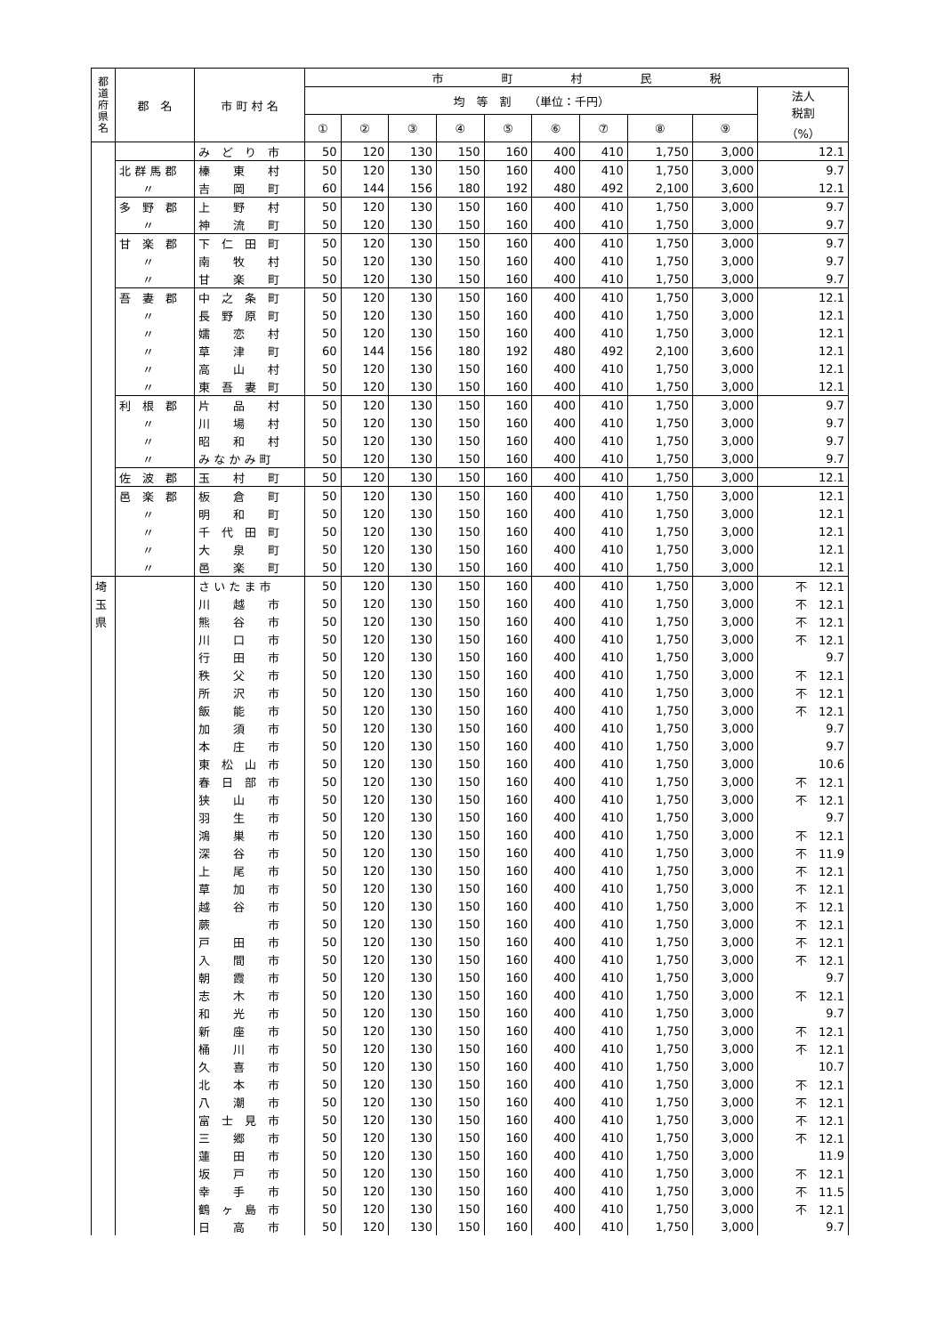| 都 道 府 県 名 | 郡 名 | 市 町 村 名 | 市 町 村 民 税 | | | | | | | | | |
| --- | --- | --- | --- | --- | --- | --- | --- | --- | --- | --- | --- | --- |
| | | | 均 等 割 （単位：千円） | | | | | | | | | 法人 税割 （%） |
| | | | ① | ② | ③ | ④ | ⑤ | ⑥ | ⑦ | ⑧ | ⑨ | |
| | | み ど り 市 | 50 | 120 | 130 | 150 | 160 | 400 | 410 | 1,750 | 3,000 | 12.1 |
| | 北 群 馬 郡 | 榛 東 村 | 50 | 120 | 130 | 150 | 160 | 400 | 410 | 1,750 | 3,000 | 9.7 |
| | 〃 | 吉 岡 町 | 60 | 144 | 156 | 180 | 192 | 480 | 492 | 2,100 | 3,600 | 12.1 |
| | 多 野 郡 | 上 野 村 | 50 | 120 | 130 | 150 | 160 | 400 | 410 | 1,750 | 3,000 | 9.7 |
| | 〃 | 神 流 町 | 50 | 120 | 130 | 150 | 160 | 400 | 410 | 1,750 | 3,000 | 9.7 |
| | 甘 楽 郡 | 下 仁 田 町 | 50 | 120 | 130 | 150 | 160 | 400 | 410 | 1,750 | 3,000 | 9.7 |
| | 〃 | 南 牧 村 | 50 | 120 | 130 | 150 | 160 | 400 | 410 | 1,750 | 3,000 | 9.7 |
| | 〃 | 甘 楽 町 | 50 | 120 | 130 | 150 | 160 | 400 | 410 | 1,750 | 3,000 | 9.7 |
| | 吾 妻 郡 | 中 之 条 町 | 50 | 120 | 130 | 150 | 160 | 400 | 410 | 1,750 | 3,000 | 12.1 |
| | 〃 | 長 野 原 町 | 50 | 120 | 130 | 150 | 160 | 400 | 410 | 1,750 | 3,000 | 12.1 |
| | 〃 | 嬬 恋 村 | 50 | 120 | 130 | 150 | 160 | 400 | 410 | 1,750 | 3,000 | 12.1 |
| | 〃 | 草 津 町 | 60 | 144 | 156 | 180 | 192 | 480 | 492 | 2,100 | 3,600 | 12.1 |
| | 〃 | 高 山 村 | 50 | 120 | 130 | 150 | 160 | 400 | 410 | 1,750 | 3,000 | 12.1 |
| | 〃 | 東 吾 妻 町 | 50 | 120 | 130 | 150 | 160 | 400 | 410 | 1,750 | 3,000 | 12.1 |
| | 利 根 郡 | 片 品 村 | 50 | 120 | 130 | 150 | 160 | 400 | 410 | 1,750 | 3,000 | 9.7 |
| | 〃 | 川 場 村 | 50 | 120 | 130 | 150 | 160 | 400 | 410 | 1,750 | 3,000 | 9.7 |
| | 〃 | 昭 和 村 | 50 | 120 | 130 | 150 | 160 | 400 | 410 | 1,750 | 3,000 | 9.7 |
| | 〃 | み な か み 町 | 50 | 120 | 130 | 150 | 160 | 400 | 410 | 1,750 | 3,000 | 9.7 |
| | 佐 波 郡 | 玉 村 町 | 50 | 120 | 130 | 150 | 160 | 400 | 410 | 1,750 | 3,000 | 12.1 |
| | 邑 楽 郡 | 板 倉 町 | 50 | 120 | 130 | 150 | 160 | 400 | 410 | 1,750 | 3,000 | 12.1 |
| | 〃 | 明 和 町 | 50 | 120 | 130 | 150 | 160 | 400 | 410 | 1,750 | 3,000 | 12.1 |
| | 〃 | 千 代 田 町 | 50 | 120 | 130 | 150 | 160 | 400 | 410 | 1,750 | 3,000 | 12.1 |
| | 〃 | 大 泉 町 | 50 | 120 | 130 | 150 | 160 | 400 | 410 | 1,750 | 3,000 | 12.1 |
| | 〃 | 邑 楽 町 | 50 | 120 | 130 | 150 | 160 | 400 | 410 | 1,750 | 3,000 | 12.1 |
| 埼 | | さ い た ま 市 | 50 | 120 | 130 | 150 | 160 | 400 | 410 | 1,750 | 3,000 | 不 12.1 |
| 玉 | | 川 越 市 | 50 | 120 | 130 | 150 | 160 | 400 | 410 | 1,750 | 3,000 | 不 12.1 |
| 県 | | 熊 谷 市 | 50 | 120 | 130 | 150 | 160 | 400 | 410 | 1,750 | 3,000 | 不 12.1 |
| | | 川 口 市 | 50 | 120 | 130 | 150 | 160 | 400 | 410 | 1,750 | 3,000 | 不 12.1 |
| | | 行 田 市 | 50 | 120 | 130 | 150 | 160 | 400 | 410 | 1,750 | 3,000 | 9.7 |
| | | 秩 父 市 | 50 | 120 | 130 | 150 | 160 | 400 | 410 | 1,750 | 3,000 | 不 12.1 |
| | | 所 沢 市 | 50 | 120 | 130 | 150 | 160 | 400 | 410 | 1,750 | 3,000 | 不 12.1 |
| | | 飯 能 市 | 50 | 120 | 130 | 150 | 160 | 400 | 410 | 1,750 | 3,000 | 不 12.1 |
| | | 加 須 市 | 50 | 120 | 130 | 150 | 160 | 400 | 410 | 1,750 | 3,000 | 9.7 |
| | | 本 庄 市 | 50 | 120 | 130 | 150 | 160 | 400 | 410 | 1,750 | 3,000 | 9.7 |
| | | 東 松 山 市 | 50 | 120 | 130 | 150 | 160 | 400 | 410 | 1,750 | 3,000 | 10.6 |
| | | 春 日 部 市 | 50 | 120 | 130 | 150 | 160 | 400 | 410 | 1,750 | 3,000 | 不 12.1 |
| | | 狭 山 市 | 50 | 120 | 130 | 150 | 160 | 400 | 410 | 1,750 | 3,000 | 不 12.1 |
| | | 羽 生 市 | 50 | 120 | 130 | 150 | 160 | 400 | 410 | 1,750 | 3,000 | 9.7 |
| | | 鴻 巣 市 | 50 | 120 | 130 | 150 | 160 | 400 | 410 | 1,750 | 3,000 | 不 12.1 |
| | | 深 谷 市 | 50 | 120 | 130 | 150 | 160 | 400 | 410 | 1,750 | 3,000 | 不 11.9 |
| | | 上 尾 市 | 50 | 120 | 130 | 150 | 160 | 400 | 410 | 1,750 | 3,000 | 不 12.1 |
| | | 草 加 市 | 50 | 120 | 130 | 150 | 160 | 400 | 410 | 1,750 | 3,000 | 不 12.1 |
| | | 越 谷 市 | 50 | 120 | 130 | 150 | 160 | 400 | 410 | 1,750 | 3,000 | 不 12.1 |
| | | 蕨 市 | 50 | 120 | 130 | 150 | 160 | 400 | 410 | 1,750 | 3,000 | 不 12.1 |
| | | 戸 田 市 | 50 | 120 | 130 | 150 | 160 | 400 | 410 | 1,750 | 3,000 | 不 12.1 |
| | | 入 間 市 | 50 | 120 | 130 | 150 | 160 | 400 | 410 | 1,750 | 3,000 | 不 12.1 |
| | | 朝 霞 市 | 50 | 120 | 130 | 150 | 160 | 400 | 410 | 1,750 | 3,000 | 9.7 |
| | | 志 木 市 | 50 | 120 | 130 | 150 | 160 | 400 | 410 | 1,750 | 3,000 | 不 12.1 |
| | | 和 光 市 | 50 | 120 | 130 | 150 | 160 | 400 | 410 | 1,750 | 3,000 | 9.7 |
| | | 新 座 市 | 50 | 120 | 130 | 150 | 160 | 400 | 410 | 1,750 | 3,000 | 不 12.1 |
| | | 桶 川 市 | 50 | 120 | 130 | 150 | 160 | 400 | 410 | 1,750 | 3,000 | 不 12.1 |
| | | 久 喜 市 | 50 | 120 | 130 | 150 | 160 | 400 | 410 | 1,750 | 3,000 | 10.7 |
| | | 北 本 市 | 50 | 120 | 130 | 150 | 160 | 400 | 410 | 1,750 | 3,000 | 不 12.1 |
| | | 八 潮 市 | 50 | 120 | 130 | 150 | 160 | 400 | 410 | 1,750 | 3,000 | 不 12.1 |
| | | 富 士 見 市 | 50 | 120 | 130 | 150 | 160 | 400 | 410 | 1,750 | 3,000 | 不 12.1 |
| | | 三 郷 市 | 50 | 120 | 130 | 150 | 160 | 400 | 410 | 1,750 | 3,000 | 不 12.1 |
| | | 蓮 田 市 | 50 | 120 | 130 | 150 | 160 | 400 | 410 | 1,750 | 3,000 | 11.9 |
| | | 坂 戸 市 | 50 | 120 | 130 | 150 | 160 | 400 | 410 | 1,750 | 3,000 | 不 12.1 |
| | | 幸 手 市 | 50 | 120 | 130 | 150 | 160 | 400 | 410 | 1,750 | 3,000 | 不 11.5 |
| | | 鶴 ヶ 島 市 | 50 | 120 | 130 | 150 | 160 | 400 | 410 | 1,750 | 3,000 | 不 12.1 |
| | | 日 高 市 | 50 | 120 | 130 | 150 | 160 | 400 | 410 | 1,750 | 3,000 | 9.7 |